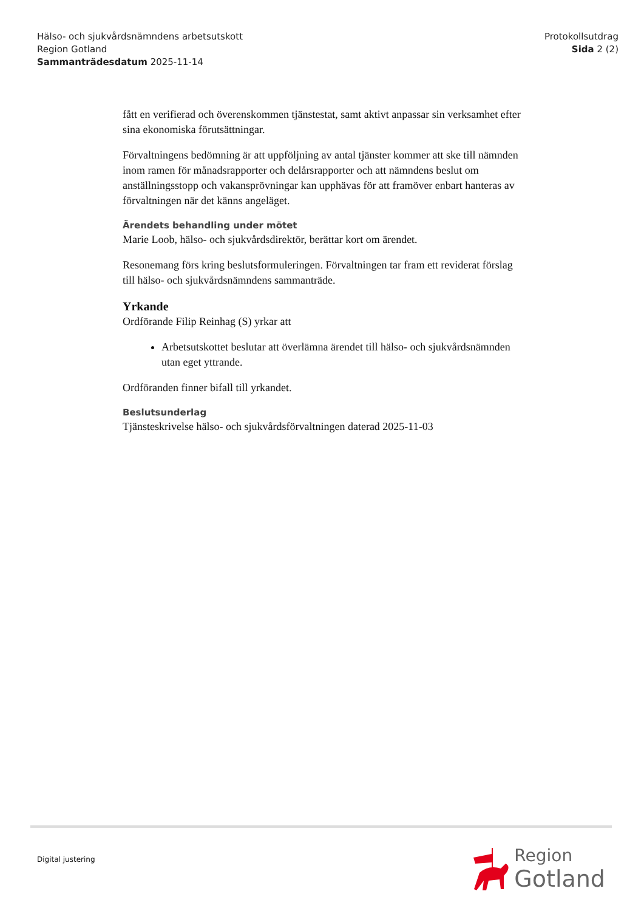Hälso- och sjukvårdsnämndens arbetsutskott
Region Gotland
Sammanträdesdatum 2025-11-14
Protokollsutdrag
Sida 2 (2)
fått en verifierad och överenskommen tjänstestat, samt aktivt anpassar sin verksamhet efter sina ekonomiska förutsättningar.
Förvaltningens bedömning är att uppföljning av antal tjänster kommer att ske till nämnden inom ramen för månadsrapporter och delårsrapporter och att nämndens beslut om anställningsstopp och vakansprövningar kan upphävas för att framöver enbart hanteras av förvaltningen när det känns angeläget.
Ärendets behandling under mötet
Marie Loob, hälso- och sjukvårdsdirektör, berättar kort om ärendet.
Resonemang förs kring beslutsformuleringen. Förvaltningen tar fram ett reviderat förslag till hälso- och sjukvårdsnämndens sammanträde.
Yrkande
Ordförande Filip Reinhag (S) yrkar att
Arbetsutskottet beslutar att överlämna ärendet till hälso- och sjukvårdsnämnden utan eget yttrande.
Ordföranden finner bifall till yrkandet.
Beslutsunderlag
Tjänsteskrivelse hälso- och sjukvårdsförvaltningen daterad 2025-11-03
Digital justering
Region
Gotland